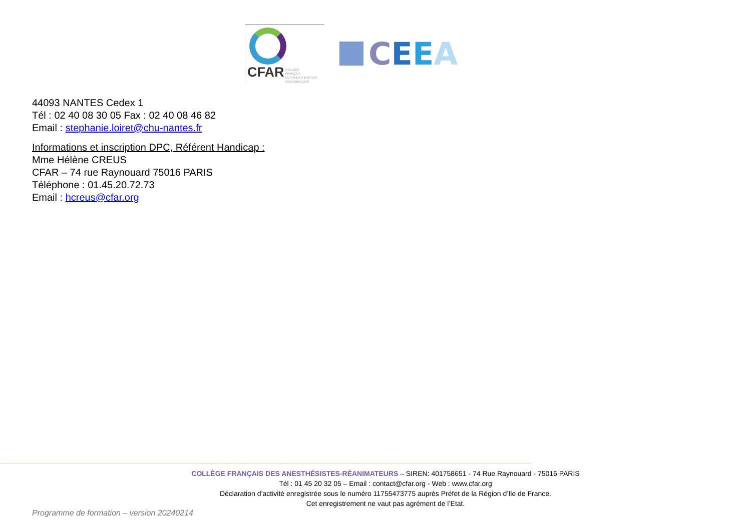CFAR
COLLÈGE
FRANÇAIS
DES ANESTHÉSISTES
RÉANIMATEURS
CEEA
44093 NANTES Cedex 1
Tél : 02 40 08 30 05 Fax : 02 40 08 46 82
Email : stephanie.loiret@chu-nantes.fr
Informations et inscription DPC, Référent Handicap :
Mme Hélène CREUS
CFAR – 74 rue Raynouard 75016 PARIS
Téléphone : 01.45.20.72.73
Email : hcreus@cfar.org
COLLÈGE FRANÇAIS DES ANESTHÉSISTES-RÉANIMATEURS – SIREN: 401758651 - 74 Rue Raynouard - 75016 PARIS
Tél : 01 45 20 32 05 – Email : contact@cfar.org - Web : www.cfar.org
Déclaration d’activité enregistrée sous le numéro 11755473775 auprès Préfet de la Région d’Ile de France.
Cet enregistrement ne vaut pas agrément de l’Etat.
Programme de formation – version 20240214